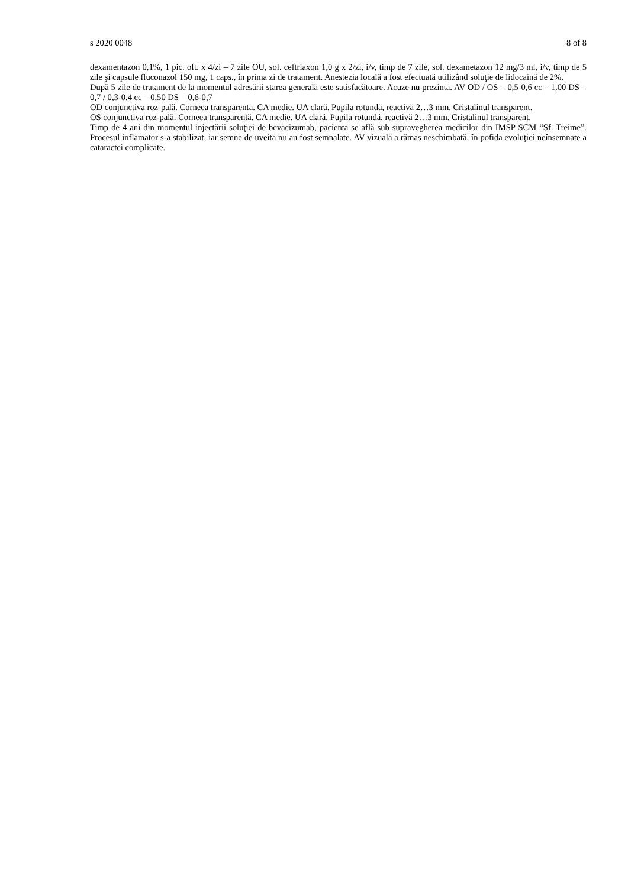s 2020 0048 8 of 8
dexamentazon 0,1%, 1 pic. oft. x 4/zi – 7 zile OU, sol. ceftriaxon 1,0 g x 2/zi, i/v, timp de 7 zile, sol. dexametazon 12 mg/3 ml, i/v, timp de 5 zile şi capsule fluconazol 150 mg, 1 caps., în prima zi de tratament. Anestezia locală a fost efectuată utilizând soluţie de lidocaină de 2%.
După 5 zile de tratament de la momentul adresării starea generală este satisfacătoare. Acuze nu prezintă. AV OD / OS = 0,5-0,6 cc – 1,00 DS = 0,7 / 0,3-0,4 cc – 0,50 DS = 0,6-0,7
OD conjunctiva roz-pală. Corneea transparentă. CA medie. UA clară. Pupila rotundă, reactivă 2…3 mm. Cristalinul transparent.
OS conjunctiva roz-pală. Corneea transparentă. CA medie. UA clară. Pupila rotundă, reactivă 2…3 mm. Cristalinul transparent.
Timp de 4 ani din momentul injectării soluţiei de bevacizumab, pacienta se află sub supravegherea medicilor din IMSP SCM “Sf. Treime”. Procesul inflamator s-a stabilizat, iar semne de uveită nu au fost semnalate. AV vizuală a rămas neschimbată, în pofida evoluţiei neînsemnate a cataractei complicate.